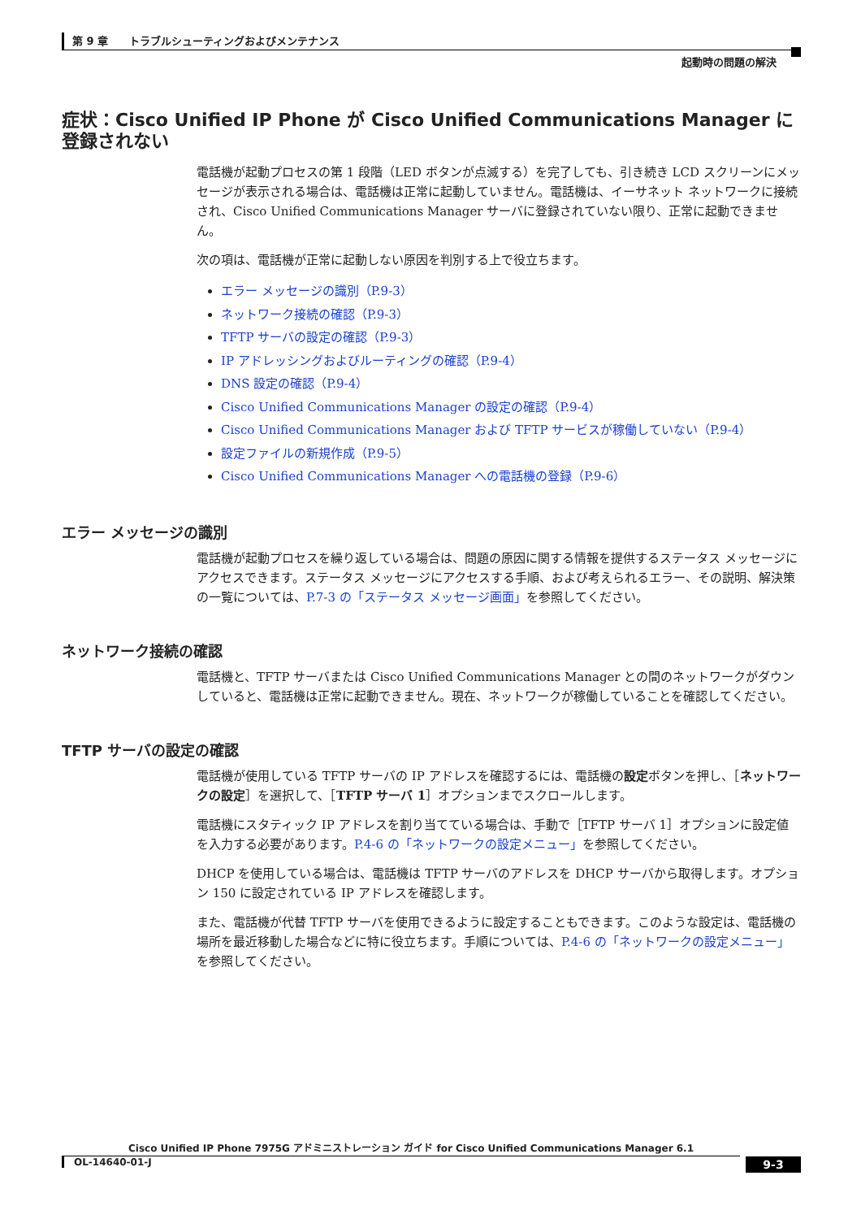第 9 章　　トラブルシューティングおよびメンテナンス
起動時の問題の解決
症状：Cisco Unified IP Phone が Cisco Unified Communications Manager に登録されない
電話機が起動プロセスの第 1 段階（LED ボタンが点滅する）を完了しても、引き続き LCD スクリーンにメッセージが表示される場合は、電話機は正常に起動していません。電話機は、イーサネット ネットワークに接続され、Cisco Unified Communications Manager サーバに登録されていない限り、正常に起動できません。
次の項は、電話機が正常に起動しない原因を判別する上で役立ちます。
エラー メッセージの識別（P.9-3）
ネットワーク接続の確認（P.9-3）
TFTP サーバの設定の確認（P.9-3）
IP アドレッシングおよびルーティングの確認（P.9-4）
DNS 設定の確認（P.9-4）
Cisco Unified Communications Manager の設定の確認（P.9-4）
Cisco Unified Communications Manager および TFTP サービスが稼働していない（P.9-4）
設定ファイルの新規作成（P.9-5）
Cisco Unified Communications Manager への電話機の登録（P.9-6）
エラー メッセージの識別
電話機が起動プロセスを繰り返している場合は、問題の原因に関する情報を提供するステータス メッセージにアクセスできます。ステータス メッセージにアクセスする手順、および考えられるエラー、その説明、解決策の一覧については、P.7-3 の「ステータス メッセージ画面」を参照してください。
ネットワーク接続の確認
電話機と、TFTP サーバまたは Cisco Unified Communications Manager との間のネットワークがダウンしていると、電話機は正常に起動できません。現在、ネットワークが稼働していることを確認してください。
TFTP サーバの設定の確認
電話機が使用している TFTP サーバの IP アドレスを確認するには、電話機の設定ボタンを押し、［ネットワークの設定］を選択して、［TFTP サーバ 1］オプションまでスクロールします。
電話機にスタティック IP アドレスを割り当てている場合は、手動で［TFTP サーバ 1］オプションに設定値を入力する必要があります。P.4-6 の「ネットワークの設定メニュー」を参照してください。
DHCP を使用している場合は、電話機は TFTP サーバのアドレスを DHCP サーバから取得します。オプション 150 に設定されている IP アドレスを確認します。
また、電話機が代替 TFTP サーバを使用できるように設定することもできます。このような設定は、電話機の場所を最近移動した場合などに特に役立ちます。手順については、P.4-6 の「ネットワークの設定メニュー」を参照してください。
Cisco Unified IP Phone 7975G アドミニストレーション ガイド for Cisco Unified Communications Manager 6.1
OL-14640-01-J
9-3